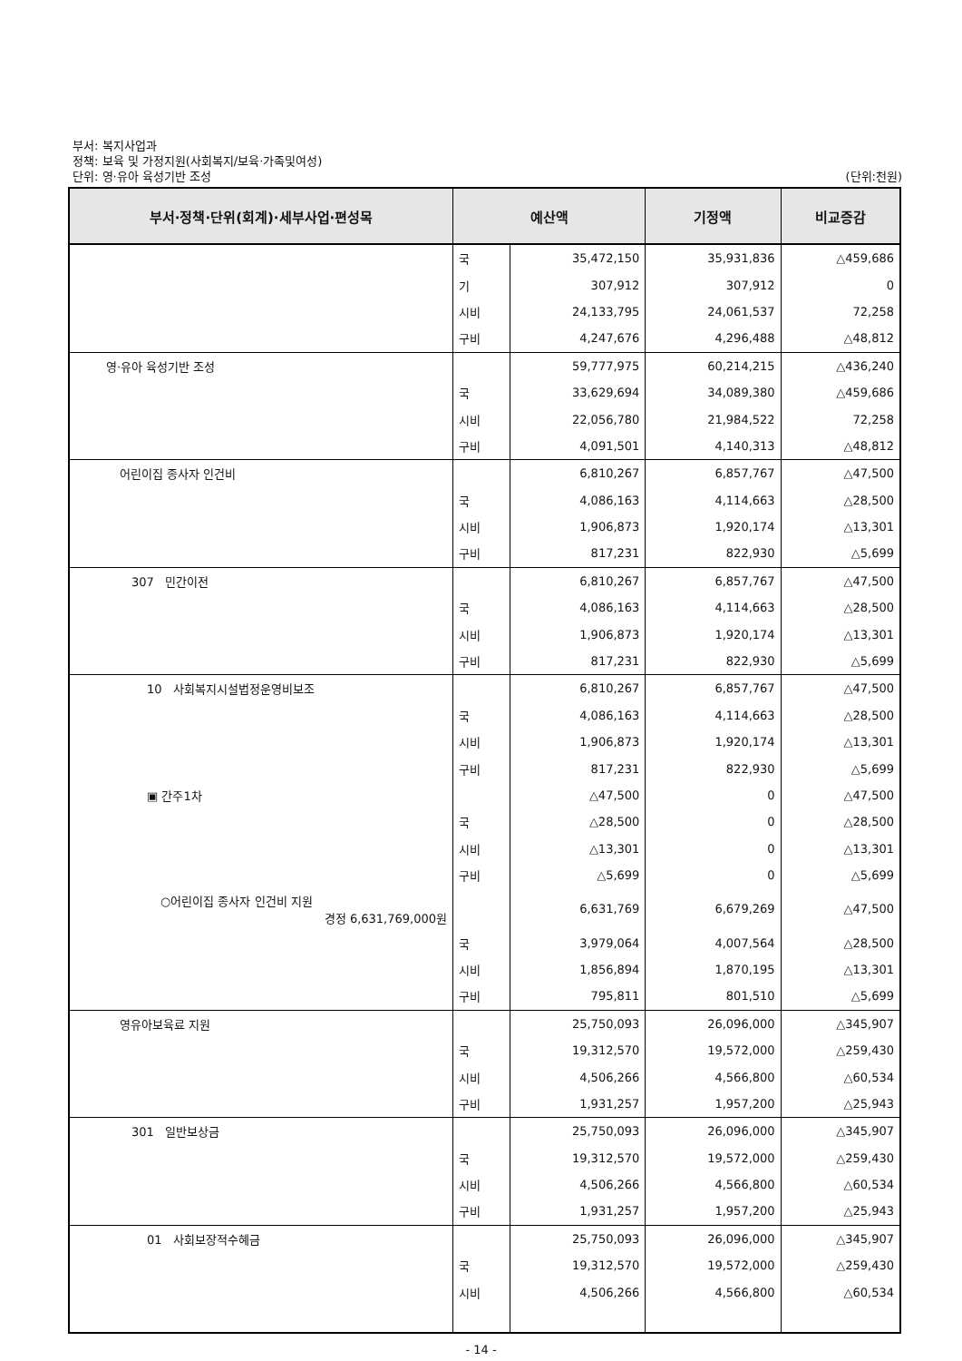부서: 복지사업과
정책: 보육 및 가정지원(사회복지/보육·가족및여성)
단위: 영·유아 육성기반 조성 (단위:천원)
| 부서·정책·단위(회계)·세부사업·편성목 | 예산액 | | 기정액 | 비교증감 |
| --- | --- | --- | --- | --- |
| | 국 | 35,472,150 | 35,931,836 | △459,686 |
| | 기 | 307,912 | 307,912 | 0 |
| | 시비 | 24,133,795 | 24,061,537 | 72,258 |
| | 구비 | 4,247,676 | 4,296,488 | △48,812 |
| 영·유아 육성기반 조성 | | 59,777,975 | 60,214,215 | △436,240 |
| | 국 | 33,629,694 | 34,089,380 | △459,686 |
| | 시비 | 22,056,780 | 21,984,522 | 72,258 |
| | 구비 | 4,091,501 | 4,140,313 | △48,812 |
| 어린이집 종사자 인건비 | | 6,810,267 | 6,857,767 | △47,500 |
| | 국 | 4,086,163 | 4,114,663 | △28,500 |
| | 시비 | 1,906,873 | 1,920,174 | △13,301 |
| | 구비 | 817,231 | 822,930 | △5,699 |
| 307 민간이전 | | 6,810,267 | 6,857,767 | △47,500 |
| | 국 | 4,086,163 | 4,114,663 | △28,500 |
| | 시비 | 1,906,873 | 1,920,174 | △13,301 |
| | 구비 | 817,231 | 822,930 | △5,699 |
| 10 사회복지시설법정운영비보조 | | 6,810,267 | 6,857,767 | △47,500 |
| | 국 | 4,086,163 | 4,114,663 | △28,500 |
| | 시비 | 1,906,873 | 1,920,174 | △13,301 |
| | 구비 | 817,231 | 822,930 | △5,699 |
| ▣ 간주1차 | | △47,500 | 0 | △47,500 |
| | 국 | △28,500 | 0 | △28,500 |
| | 시비 | △13,301 | 0 | △13,301 |
| | 구비 | △5,699 | 0 | △5,699 |
| ○어린이집 종사자 인건비 지원 경정 6,631,769,000원 | | 6,631,769 | 6,679,269 | △47,500 |
| | 국 | 3,979,064 | 4,007,564 | △28,500 |
| | 시비 | 1,856,894 | 1,870,195 | △13,301 |
| | 구비 | 795,811 | 801,510 | △5,699 |
| 영유아보육료 지원 | | 25,750,093 | 26,096,000 | △345,907 |
| | 국 | 19,312,570 | 19,572,000 | △259,430 |
| | 시비 | 4,506,266 | 4,566,800 | △60,534 |
| | 구비 | 1,931,257 | 1,957,200 | △25,943 |
| 301 일반보상금 | | 25,750,093 | 26,096,000 | △345,907 |
| | 국 | 19,312,570 | 19,572,000 | △259,430 |
| | 시비 | 4,506,266 | 4,566,800 | △60,534 |
| | 구비 | 1,931,257 | 1,957,200 | △25,943 |
| 01 사회보장적수혜금 | | 25,750,093 | 26,096,000 | △345,907 |
| | 국 | 19,312,570 | 19,572,000 | △259,430 |
| | 시비 | 4,506,266 | 4,566,800 | △60,534 |
- 14 -